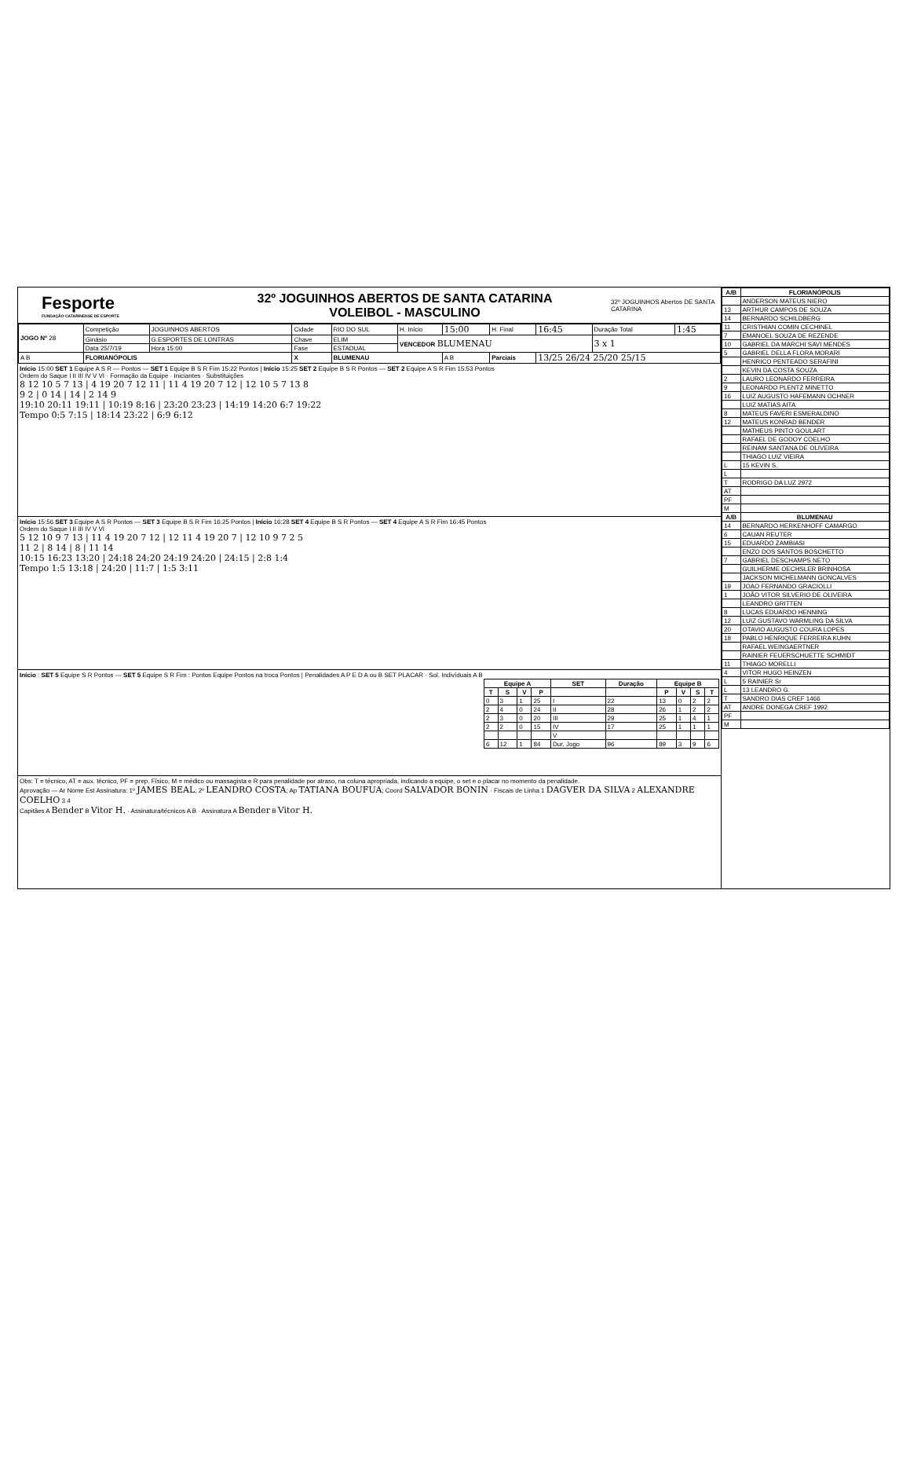Fesporte
FUNDAÇÃO CATARINENSE DE ESPORTE
32º JOGUINHOS ABERTOS DE SANTA CATARINA
VOLEIBOL - MASCULINO
32º JOGUINHOS Abertos DE SANTA CATARINA
| JOGO Nº 28 | Competição | JOGUINHOS ABERTOS | Cidade | RIO DO SUL | H. Início | 15:00 | H. Final | 16:45 | Duração Total | 1:45 |
| | Ginásio | G.ESPORTES DE LONTRAS | Chave | ELIM | VENCEDOR BLUMENAU | | | | 3 x 1 | |
| | Data 25/7/19 | Hora 15:00 | Fase | ESTADUAL | | | | | | |
| A B | FLORIANÓPOLIS | | X | BLUMENAU | | A B | Parciais | 13/25 26/24 25/20 25/15 | | |
Início 15:00 SET 1 Equipe A S R — Pontos — SET 1 Equipe B S R Fim 15:22 Pontos | Início 15:25 SET 2 Equipe B S R Pontos — SET 2 Equipe A S R Fim 15:53 Pontos
Ordem do Saque I II III IV V VI · Formação da Equipe · Iniciantes · Substituições
8 12 10 5 7 13 | 4 19 20 7 12 11 | 11 4 19 20 7 12 | 12 10 5 7 13 8
9 2 | 0 14 | 14 | 2 14 9
19:10 20:11 19:11 | 10:19 8:16 | 23:20 23:23 | 14:19 14:20 6:7 19:22
Tempo 0:5 7:15 | 18:14 23:22 | 6:9 6:12
Início 15:56 SET 3 Equipe A S R Pontos — SET 3 Equipe B S R Fim 16:25 Pontos | Início 16:28 SET 4 Equipe B S R Pontos — SET 4 Equipe A S R Fim 16:45 Pontos
Ordem do Saque I II III IV V VI
5 12 10 9 7 13 | 11 4 19 20 7 12 | 12 11 4 19 20 7 | 12 10 9 7 2 5
11 2 | 8 14 | 8 | 11 14
10:15 16:23 13:20 | 24:18 24:20 24:19 24:20 | 24:15 | 2:8 1:4
Tempo 1:5 13:18 | 24:20 | 11:7 | 1:5 3:11
Início : SET 5 Equipe S R Pontos — SET 5 Equipe S R Fim : Pontos Equipe Pontos na troca Pontos | Penalidades A P E D A ou B SET PLACAR · Sol. Indivíduais A B
| Equipe A | | | | SET | Duração | Equipe B | | | |
| --- | --- | --- | --- | --- | --- | --- | --- | --- | --- |
| T | S | V | P | | | P | V | S | T |
| 0 | 3 | 1 | 25 | I | 22 | 13 | 0 | 2 | 2 |
| 2 | 4 | 0 | 24 | II | 28 | 26 | 1 | 2 | 2 |
| 2 | 3 | 0 | 20 | III | 29 | 25 | 1 | 4 | 1 |
| 2 | 2 | 0 | 15 | IV | 17 | 25 | 1 | 1 | 1 |
| | | | | V | | | | | |
| 6 | 12 | 1 | 84 | Dur. Jogo | 96 | 89 | 3 | 9 | 6 |
Obs: T = técnico, AT = aux. técnico, PF = prep. Físico, M = médico ou massagista e R para penalidade por atraso, na coluna apropriada, indicando a equipe, o set e o placar no momento da penalidade.
Aprovação — Ar Nome Est Assinatura: 1º JAMES BEAL; 2º LEANDRO COSTA; Ap TATIANA BOUFUA; Coord SALVADOR BONIN · Fiscais de Linha 1 DAGVER DA SILVA 2 ALEXANDRE COELHO 3 4
Capitães A Bender B Vitor H. · Assinatura/técnicos A B · Assinatura A Bender B Vitor H.
| A/B | FLORIANÓPOLIS |
| --- | --- |
| | ANDERSON MATEUS NIERO |
| 13 | ARTHUR CAMPOS DE SOUZA |
| 14 | BERNARDO SCHILDBERG |
| 11 | CRISTHIAN COMIN CECHINEL |
| 7 | EMANOEL SOUZA DE REZENDE |
| 10 | GABRIEL DA MARCHI SAVI MENDES |
| 5 | GABRIEL DELLA FLORA MORARI |
| | HENRICO PENTEADO SERAFINI |
| | KEVIN DA COSTA SOUZA |
| 2 | LAURO LEONARDO FERREIRA |
| 9 | LEONARDO PLENTZ MINETTO |
| 16 | LUIZ AUGUSTO HAFEMANN OCHNER |
| | LUIZ MATIAS AITA |
| 8 | MATEUS FAVERI ESMERALDINO |
| 12 | MATEUS KONRAD BENDER |
| | MATHEUS PINTO GOULART |
| | RAFAEL DE GODOY COELHO |
| | REINAM SANTANA DE OLIVEIRA |
| | THIAGO LUIZ VIEIRA |
| L | 15 KEVIN S. |
| L | |
| T | RODRIGO DA LUZ 2972 |
| AT | |
| PF | |
| M | |
| A/B | BLUMENAU |
| 14 | BERNARDO HERKENHOFF CAMARGO |
| 6 | CAUAN REUTER |
| 15 | EDUARDO ZAMBIASI |
| | ENZO DOS SANTOS BOSCHETTO |
| 7 | GABRIEL DESCHAMPS NETO |
| | GUILHERME OECHSLER BRINHOSA |
| | JACKSON MICHELMANN GONCALVES |
| 19 | JOAO FERNANDO GRACIOLLI |
| 1 | JOÃO VITOR SILVERIO DE OLIVEIRA |
| | LEANDRO GRITTEN |
| 8 | LUCAS EDUARDO HENNING |
| 12 | LUIZ GUSTAVO WARMLING DA SILVA |
| 20 | OTAVIO AUGUSTO COURA LOPES |
| 18 | PABLO HENRIQUE FERREIRA KUHN |
| | RAFAEL WEINGAERTNER |
| | RAINIER FEUERSCHUETTE SCHMIDT |
| 11 | THIAGO MORELLI |
| 4 | VITOR HUGO HEINZEN |
| L | 5 RAINIER Sr |
| L | 13 LEANDRO G. |
| T | SANDRO DIAS CREF 1466 |
| AT | ANDRE DONEGA CREF 1992 |
| PF | |
| M | |